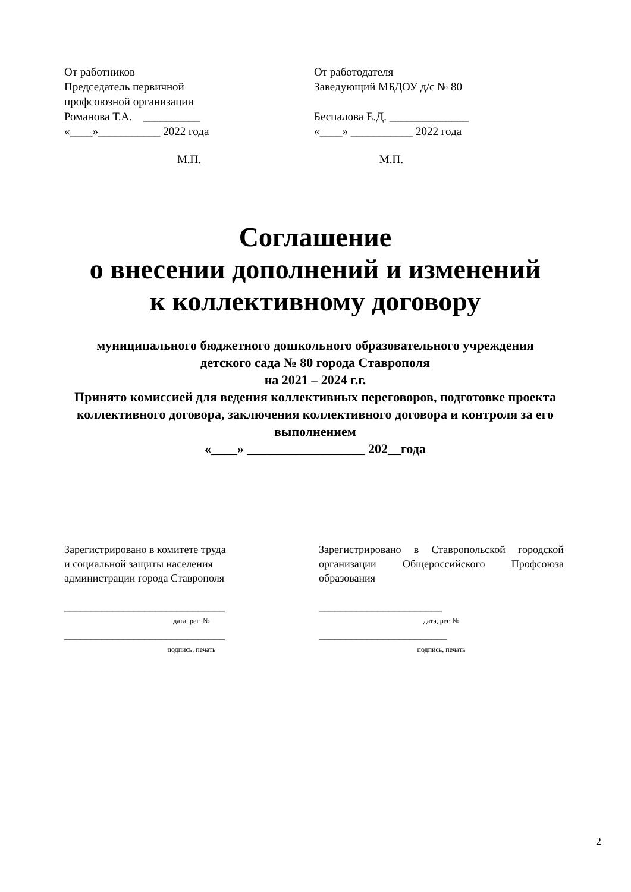От работников
Председатель первичной
профсоюзной организации
Романова Т.А. __________
«____»___________ 2022 года
М.П.
От работодателя
Заведующий МБДОУ д/с № 80
Беспалова Е.Д. ______________
«____» ___________ 2022 года
М.П.
Соглашение
о внесении дополнений и изменений
к коллективному договору
муниципального бюджетного дошкольного образовательного учреждения
детского сада № 80 города Ставрополя
на 2021 – 2024 г.г.
Принято комиссией для ведения коллективных переговоров, подготовке проекта коллективного договора, заключения коллективного договора и контроля за его выполнением
«____» __________________ 202__года
Зарегистрировано в комитете труда
и социальной защиты населения
администрации города Ставрополя
______________________________
дата, рег .№
______________________________
подпись, печать
Зарегистрировано в Ставропольской городской организации Общероссийского Профсоюза образования
_______________________
дата, рег. №
________________________
подпись, печать
2